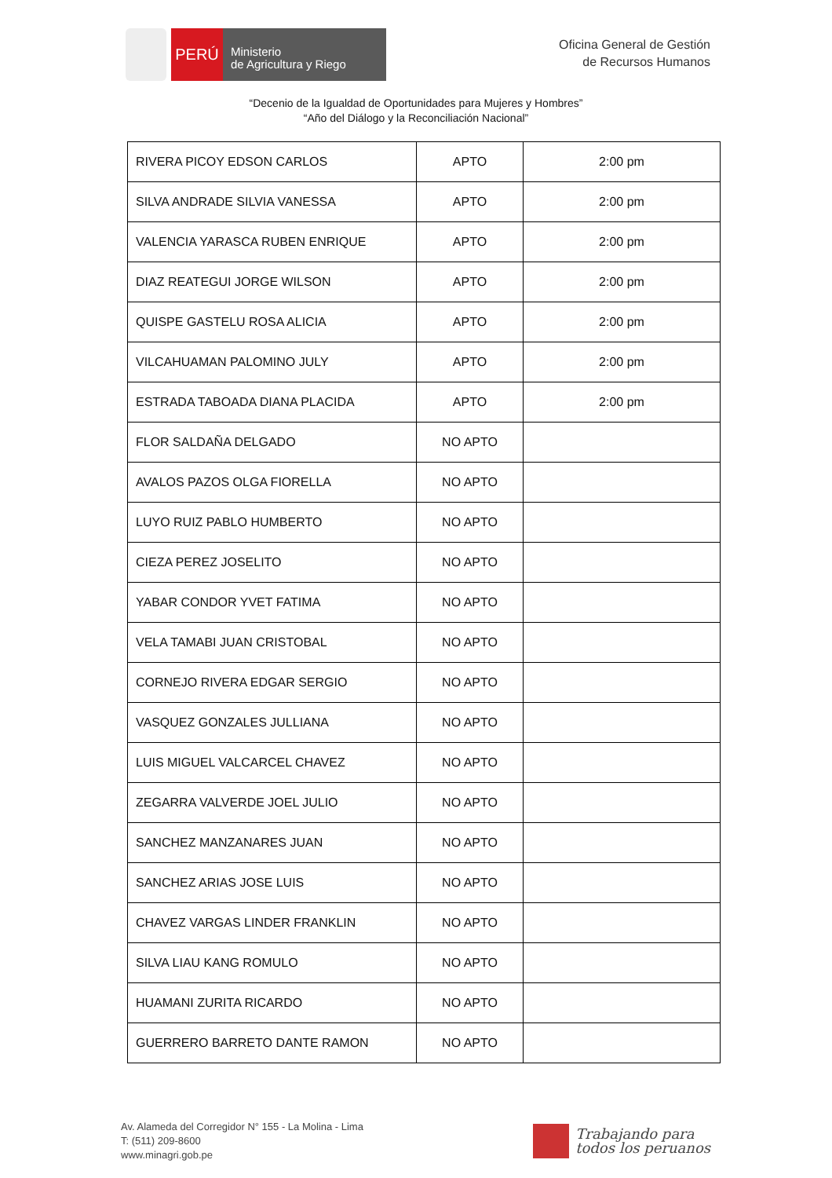PERÚ
Ministerio
de Agricultura y Riego
Oficina General de Gestión
de Recursos Humanos
“Decenio de la Igualdad de Oportunidades para Mujeres y Hombres”
“Año del Diálogo y la Reconciliación Nacional”
| RIVERA PICOY EDSON CARLOS | APTO | 2:00 pm |
| SILVA ANDRADE SILVIA VANESSA | APTO | 2:00 pm |
| VALENCIA YARASCA RUBEN ENRIQUE | APTO | 2:00 pm |
| DIAZ REATEGUI JORGE WILSON | APTO | 2:00 pm |
| QUISPE GASTELU ROSA ALICIA | APTO | 2:00 pm |
| VILCAHUAMAN PALOMINO JULY | APTO | 2:00 pm |
| ESTRADA TABOADA DIANA PLACIDA | APTO | 2:00 pm |
| FLOR SALDAÑA DELGADO | NO APTO | |
| AVALOS PAZOS OLGA FIORELLA | NO APTO | |
| LUYO RUIZ PABLO HUMBERTO | NO APTO | |
| CIEZA PEREZ JOSELITO | NO APTO | |
| YABAR CONDOR YVET FATIMA | NO APTO | |
| VELA TAMABI JUAN CRISTOBAL | NO APTO | |
| CORNEJO RIVERA EDGAR SERGIO | NO APTO | |
| VASQUEZ GONZALES JULLIANA | NO APTO | |
| LUIS MIGUEL VALCARCEL CHAVEZ | NO APTO | |
| ZEGARRA VALVERDE JOEL JULIO | NO APTO | |
| SANCHEZ MANZANARES JUAN | NO APTO | |
| SANCHEZ ARIAS JOSE LUIS | NO APTO | |
| CHAVEZ VARGAS LINDER FRANKLIN | NO APTO | |
| SILVA LIAU KANG ROMULO | NO APTO | |
| HUAMANI ZURITA RICARDO | NO APTO | |
| GUERRERO BARRETO DANTE RAMON | NO APTO | |
Av. Alameda del Corregidor N° 155 - La Molina - Lima
T: (511) 209-8600
www.minagri.gob.pe
Trabajando para
todos los peruanos